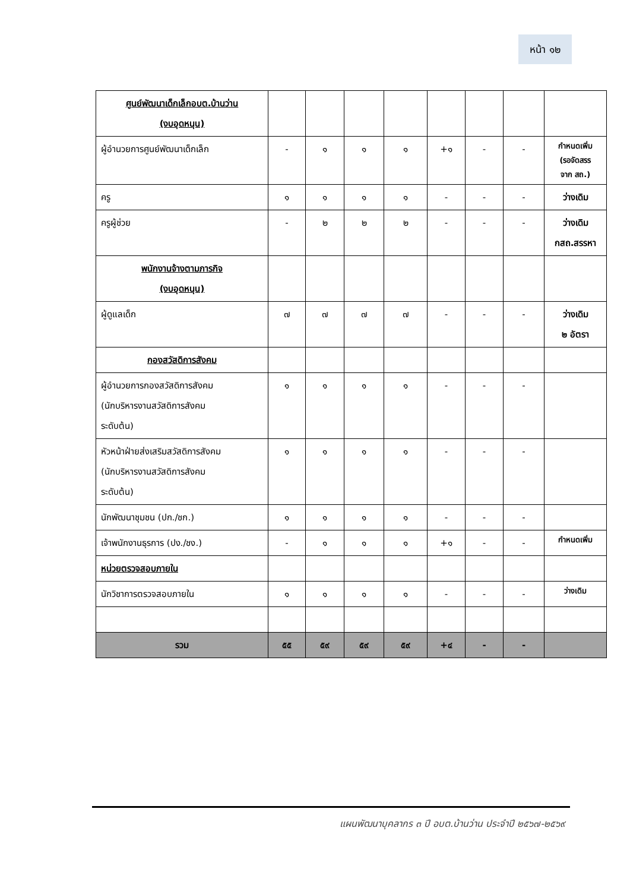หน้า ๑๒
| ศูนย์พัฒนาเด็กเล็กอบต.บ้านว่าน (งบอุดหนุน) | | | | | | | | |
| ผู้อำนวยการศูนย์พัฒนาเด็กเล็ก | - | ๑ | ๑ | ๑ | +๑ | - | - | กำหนดเพิ่ม (รอจัดสรร จาก สถ.) |
| ครู | ๑ | ๑ | ๑ | ๑ | - | - | - | ว่างเดิม |
| ครูผู้ช่วย | - | ๒ | ๒ | ๒ | - | - | - | ว่างเดิม กสถ.สรรหา |
| พนักงานจ้างตามภารกิจ (งบอุดหนุน) | | | | | | | | |
| ผู้ดูแลเด็ก | ๗ | ๗ | ๗ | ๗ | - | - | - | ว่างเดิม ๒ อัตรา |
| กองสวัสดิการสังคม | | | | | | | | |
| ผู้อำนวยการกองสวัสดิการสังคม (นักบริหารงานสวัสดิการสังคม ระดับต้น) | ๑ | ๑ | ๑ | ๑ | - | - | - | |
| หัวหน้าฝ่ายส่งเสริมสวัสดิการสังคม (นักบริหารงานสวัสดิการสังคม ระดับต้น) | ๑ | ๑ | ๑ | ๑ | - | - | - | |
| นักพัฒนาชุมชน (ปก./ชก.) | ๑ | ๑ | ๑ | ๑ | - | - | - | |
| เจ้าพนักงานธุรการ (ปง./ชง.) | - | ๑ | ๑ | ๑ | +๑ | - | - | กำหนดเพิ่ม |
| หน่วยตรวจสอบภายใน | | | | | | | | |
| นักวิชาการตรวจสอบภายใน | ๑ | ๑ | ๑ | ๑ | - | - | - | ว่างเดิม |
| รวม | ๕๕ | ๕๙ | ๕๙ | ๕๙ | +๔ | - | - | |
แผนพัฒนาบุคลากร ๓ ปี อบต.บ้านว่าน ประจำปี ๒๕๖๗-๒๕๖๙